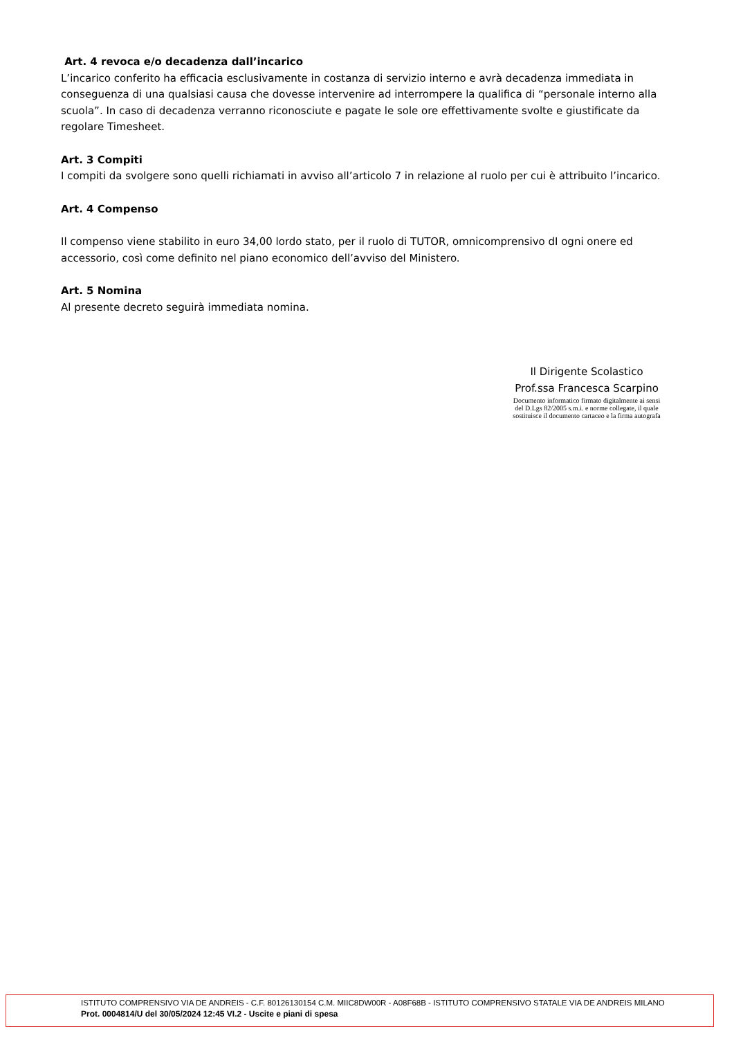Art. 4 revoca e/o decadenza dall’incarico
L’incarico conferito ha efficacia esclusivamente in costanza di servizio interno e avrà decadenza immediata in conseguenza di una qualsiasi causa che dovesse intervenire ad interrompere la qualifica di “personale interno alla scuola”. In caso di decadenza verranno riconosciute e pagate le sole ore effettivamente svolte e giustificate da regolare Timesheet.
Art. 3 Compiti
I compiti da svolgere sono quelli richiamati in avviso all’articolo 7 in relazione al ruolo per cui è attribuito l’incarico.
Art. 4 Compenso
Il compenso viene stabilito in euro 34,00 lordo stato, per il ruolo di TUTOR, omnicomprensivo dI ogni onere ed accessorio, così come definito nel piano economico dell’avviso del Ministero.
Art. 5 Nomina
Al presente decreto seguirà immediata nomina.
Il Dirigente Scolastico
Prof.ssa Francesca Scarpino
Documento informatico firmato digitalmente ai sensi
del D.Lgs 82/2005 s.m.i. e norme collegate, il quale
sostituisce il documento cartaceo e la firma autografa
ISTITUTO COMPRENSIVO VIA DE ANDREIS - C.F. 80126130154 C.M. MIIC8DW00R - A08F68B - ISTITUTO COMPRENSIVO STATALE VIA DE ANDREIS MILANO
Prot. 0004814/U del 30/05/2024 12:45 VI.2 - Uscite e piani di spesa